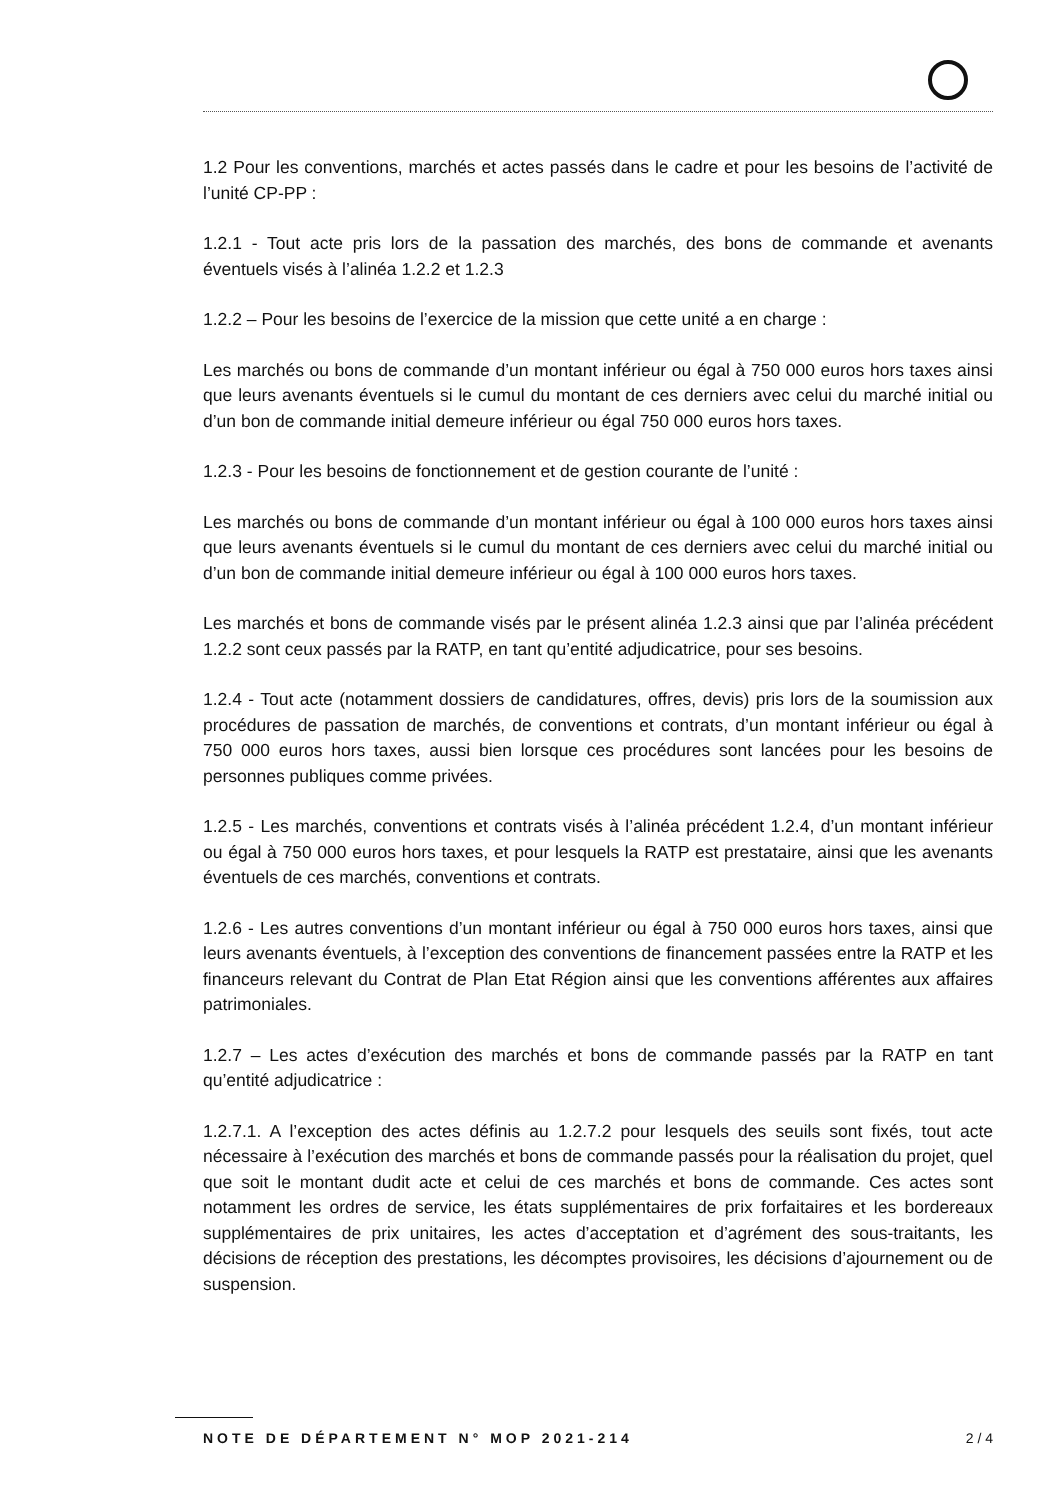1.2 Pour les conventions, marchés et actes passés dans le cadre et pour les besoins de l’activité de l’unité CP-PP :
1.2.1 - Tout acte pris lors de la passation des marchés, des bons de commande et avenants éventuels visés à l’alinéa 1.2.2 et 1.2.3
1.2.2 – Pour les besoins de l’exercice de la mission que cette unité a en charge :
Les marchés ou bons de commande d’un montant inférieur ou égal à 750 000 euros hors taxes ainsi que leurs avenants éventuels si le cumul du montant de ces derniers avec celui du marché initial ou d’un bon de commande initial demeure inférieur ou égal 750 000 euros hors taxes.
1.2.3 - Pour les besoins de fonctionnement et de gestion courante de l’unité :
Les marchés ou bons de commande d’un montant inférieur ou égal à 100 000 euros hors taxes ainsi que leurs avenants éventuels si le cumul du montant de ces derniers avec celui du marché initial ou d’un bon de commande initial demeure inférieur ou égal à 100 000 euros hors taxes.
Les marchés et bons de commande visés par le présent alinéa 1.2.3 ainsi que par l’alinéa précédent 1.2.2 sont ceux passés par la RATP, en tant qu’entité adjudicatrice, pour ses besoins.
1.2.4 - Tout acte (notamment dossiers de candidatures, offres, devis) pris lors de la soumission aux procédures de passation de marchés, de conventions et contrats, d’un montant inférieur ou égal à 750 000 euros hors taxes, aussi bien lorsque ces procédures sont lancées pour les besoins de personnes publiques comme privées.
1.2.5 - Les marchés, conventions et contrats visés à l’alinéa précédent 1.2.4, d’un montant inférieur ou égal à 750 000 euros hors taxes, et pour lesquels la RATP est prestataire, ainsi que les avenants éventuels de ces marchés, conventions et contrats.
1.2.6 - Les autres conventions d’un montant inférieur ou égal à 750 000 euros hors taxes, ainsi que leurs avenants éventuels, à l’exception des conventions de financement passées entre la RATP et les financeurs relevant du Contrat de Plan Etat Région ainsi que les conventions afférentes aux affaires patrimoniales.
1.2.7 – Les actes d’exécution des marchés et bons de commande passés par la RATP en tant qu’entité adjudicatrice :
1.2.7.1. A l’exception des actes définis au 1.2.7.2 pour lesquels des seuils sont fixés, tout acte nécessaire à l’exécution des marchés et bons de commande passés pour la réalisation du projet, quel que soit le montant dudit acte et celui de ces marchés et bons de commande. Ces actes sont notamment les ordres de service, les états supplémentaires de prix forfaitaires et les bordereaux supplémentaires de prix unitaires, les actes d’acceptation et d’agrément des sous-traitants, les décisions de réception des prestations, les décomptes provisoires, les décisions d’ajournement ou de suspension.
NOTE DE DÉPARTEMENT N° MOP 2021-214 2 / 4